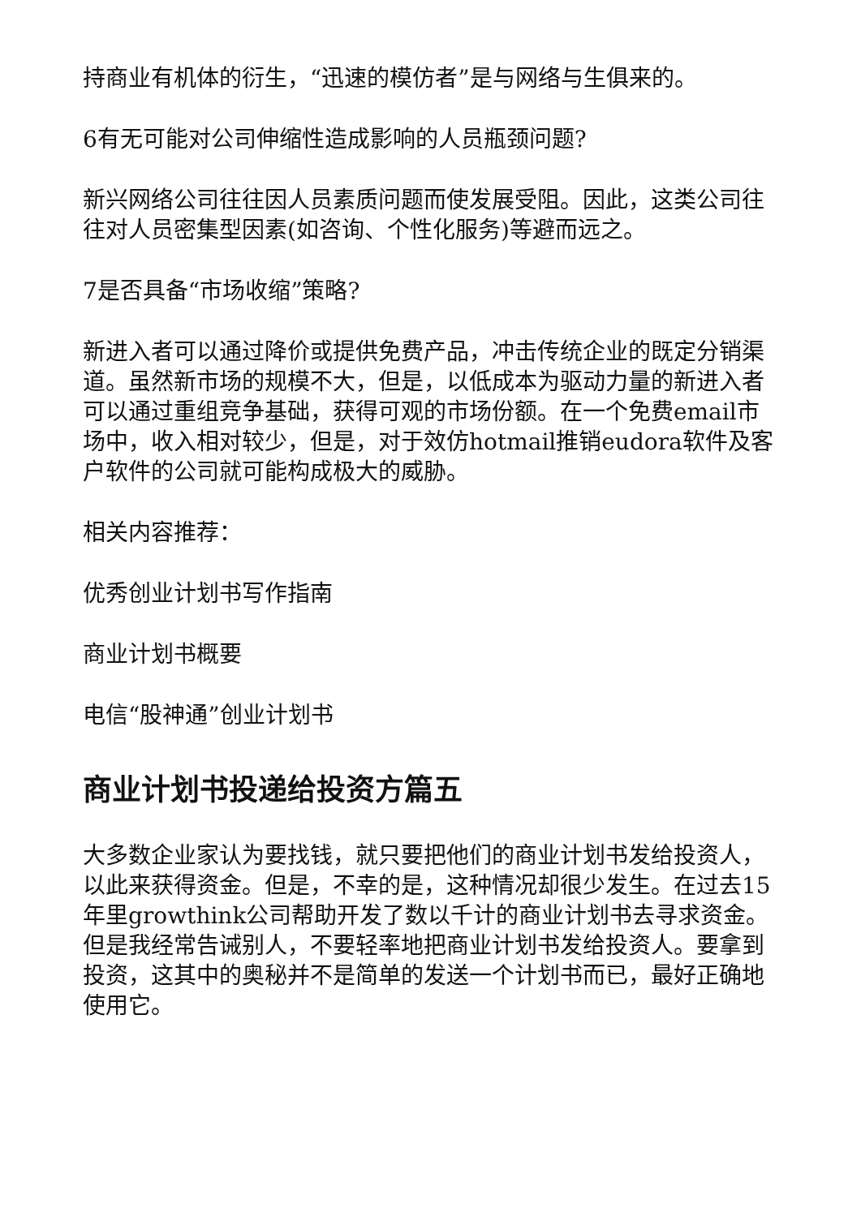持商业有机体的衍生，“迅速的模仿者”是与网络与生俱来的。
6有无可能对公司伸缩性造成影响的人员瓶颈问题?
新兴网络公司往往因人员素质问题而使发展受阻。因此，这类公司往往对人员密集型因素(如咨询、个性化服务)等避而远之。
7是否具备“市场收缩”策略?
新进入者可以通过降价或提供免费产品，冲击传统企业的既定分销渠道。虽然新市场的规模不大，但是，以低成本为驱动力量的新进入者可以通过重组竞争基础，获得可观的市场份额。在一个免费email市场中，收入相对较少，但是，对于效仿hotmail推销eudora软件及客户软件的公司就可能构成极大的威胁。
相关内容推荐：
优秀创业计划书写作指南
商业计划书概要
电信“股神通”创业计划书
商业计划书投递给投资方篇五
大多数企业家认为要找钱，就只要把他们的商业计划书发给投资人，以此来获得资金。但是，不幸的是，这种情况却很少发生。在过去15年里growthink公司帮助开发了数以千计的商业计划书去寻求资金。但是我经常告诫别人，不要轻率地把商业计划书发给投资人。要拿到投资，这其中的奥秘并不是简单的发送一个计划书而已，最好正确地使用它。